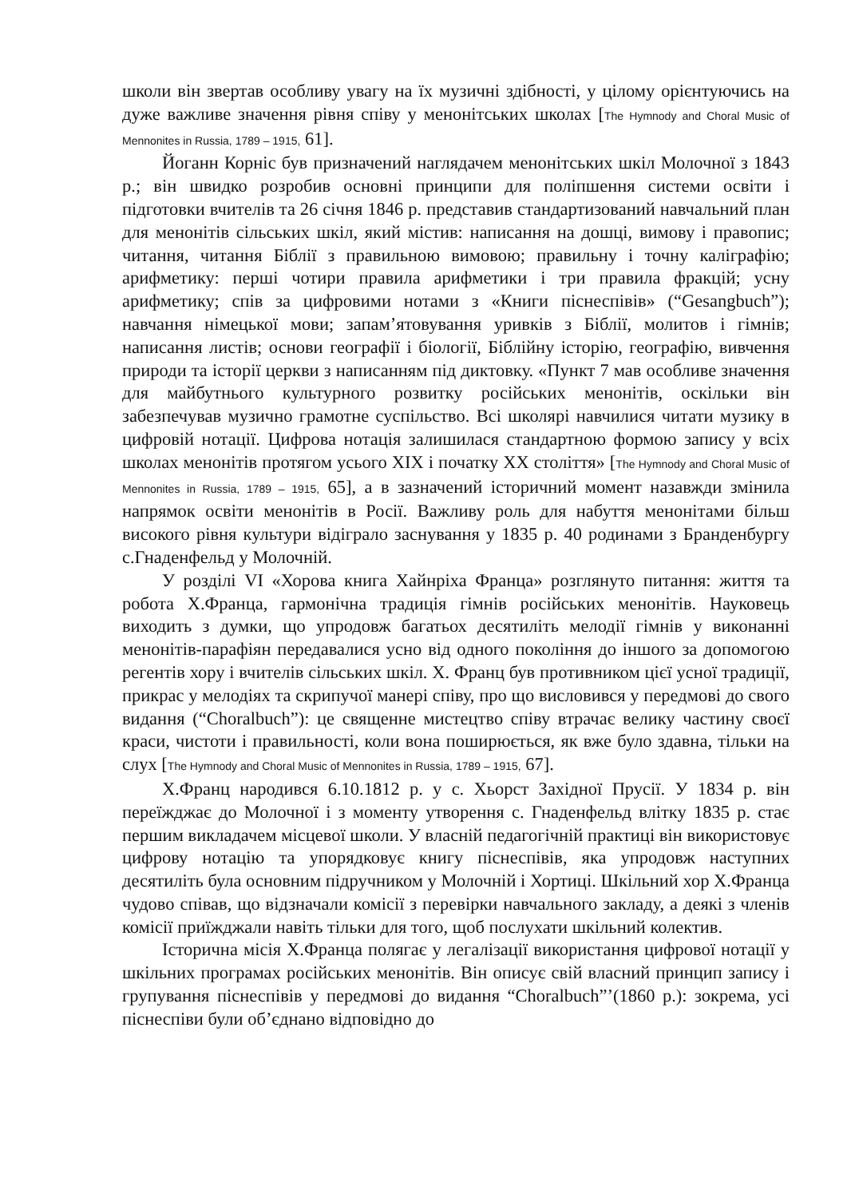школи він звертав особливу увагу на їх музичні здібності, у цілому орієнтуючись на дуже важливе значення рівня співу у менонітських школах [The Hymnody and Choral Music of Mennonites in Russia, 1789 – 1915, 61].
Йоганн Корніс був призначений наглядачем менонітських шкіл Молочної з 1843 р.; він швидко розробив основні принципи для поліпшення системи освіти і підготовки вчителів та 26 січня 1846 р. представив стандартизований навчальний план для менонітів сільських шкіл, який містив: написання на дошці, вимову і правопис; читання, читання Біблії з правильною вимовою; правильну і точну каліграфію; арифметику: перші чотири правила арифметики і три правила фракцій; усну арифметику; спів за цифровими нотами з «Книги піснеспівів» (“Gesangbuch”); навчання німецької мови; запам’ятовування уривків з Біблії, молитов і гімнів; написання листів; основи географії і біології, Біблійну історію, географію, вивчення природи та історії церкви з написанням під диктовку. «Пункт 7 мав особливе значення для майбутнього культурного розвитку російських менонітів, оскільки він забезпечував музично грамотне суспільство. Всі школярі навчилися читати музику в цифровій нотації. Цифрова нотація залишилася стандартною формою запису у всіх школах менонітів протягом усього ХІХ і початку ХХ століття» [The Hymnody and Choral Music of Mennonites in Russia, 1789 – 1915, 65], а в зазначений історичний момент назавжди змінила напрямок освіти менонітів в Росії. Важливу роль для набуття менонітами більш високого рівня культури відіграло заснування у 1835 р. 40 родинами з Бранденбургу с.Гнаденфельд у Молочній.
У розділі VI «Хорова книга Хайнріха Франца» розглянуто питання: життя та робота Х.Франца, гармонічна традиція гімнів російських менонітів. Науковець виходить з думки, що упродовж багатьох десятиліть мелодії гімнів у виконанні менонітів-парафіян передавалися усно від одного покоління до іншого за допомогою регентів хору і вчителів сільських шкіл. Х. Франц був противником цієї усної традиції, прикрас у мелодіях та скрипучої манері співу, про що висловився у передмові до свого видання (“Choralbuch”): це священне мистецтво співу втрачає велику частину своєї краси, чистоти і правильності, коли вона поширюється, як вже було здавна, тільки на слух [The Hymnody and Choral Music of Mennonites in Russia, 1789 – 1915, 67].
Х.Франц народився 6.10.1812 р. у с. Хьорст Західної Прусії. У 1834 р. він переїжджає до Молочної і з моменту утворення с. Гнаденфельд влітку 1835 р. стає першим викладачем місцевої школи. У власній педагогічній практиці він використовує цифрову нотацію та упорядковує книгу піснеспівів, яка упродовж наступних десятиліть була основним підручником у Молочній і Хортиці. Шкільний хор Х.Франца чудово співав, що відзначали комісії з перевірки навчального закладу, а деякі з членів комісії приїжджали навіть тільки для того, щоб послухати шкільний колектив.
Історична місія Х.Франца полягає у легалізації використання цифрової нотації у шкільних програмах російських менонітів. Він описує свій власний принцип запису і групування піснеспівів у передмові до видання “Choralbuch”’(1860 р.): зокрема, усі піснеспіви були об’єднано відповідно до